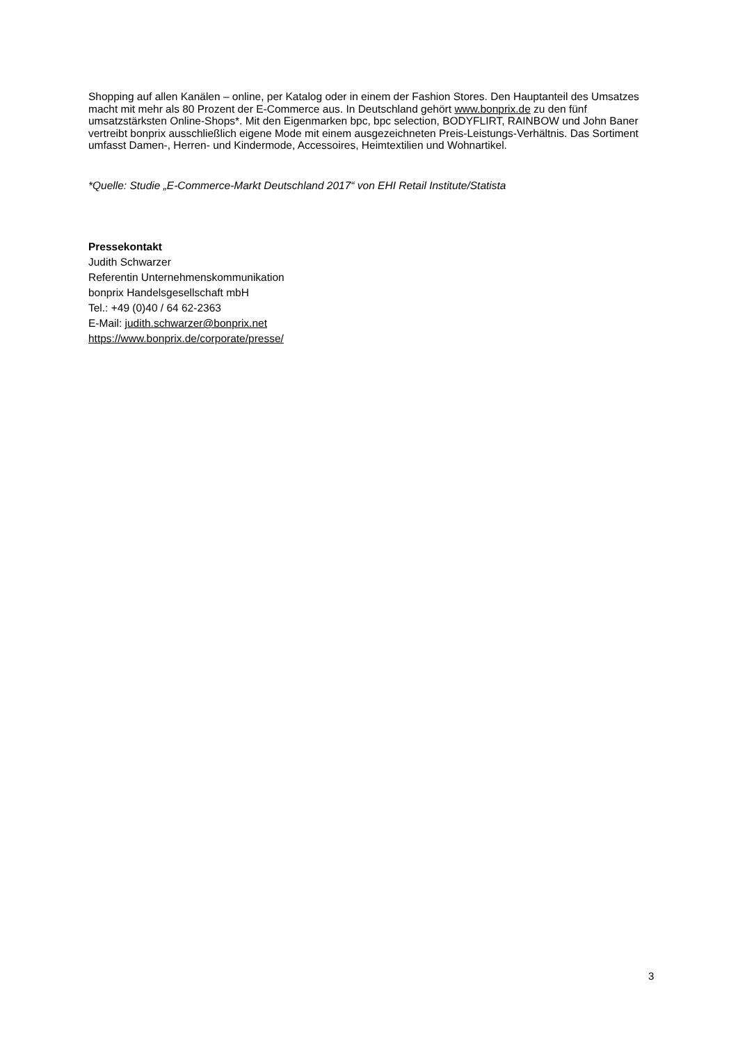Shopping auf allen Kanälen – online, per Katalog oder in einem der Fashion Stores. Den Hauptanteil des Umsatzes macht mit mehr als 80 Prozent der E-Commerce aus. In Deutschland gehört www.bonprix.de zu den fünf umsatzstärksten Online-Shops*. Mit den Eigenmarken bpc, bpc selection, BODYFLIRT, RAINBOW und John Baner vertreibt bonprix ausschließlich eigene Mode mit einem ausgezeichneten Preis-Leistungs-Verhältnis. Das Sortiment umfasst Damen-, Herren- und Kindermode, Accessoires, Heimtextilien und Wohnartikel.
*Quelle: Studie „E-Commerce-Markt Deutschland 2017“ von EHI Retail Institute/Statista
Pressekontakt
Judith Schwarzer
Referentin Unternehmenskommunikation
bonprix Handelsgesellschaft mbH
Tel.: +49 (0)40 / 64 62-2363
E-Mail: judith.schwarzer@bonprix.net
https://www.bonprix.de/corporate/presse/
3